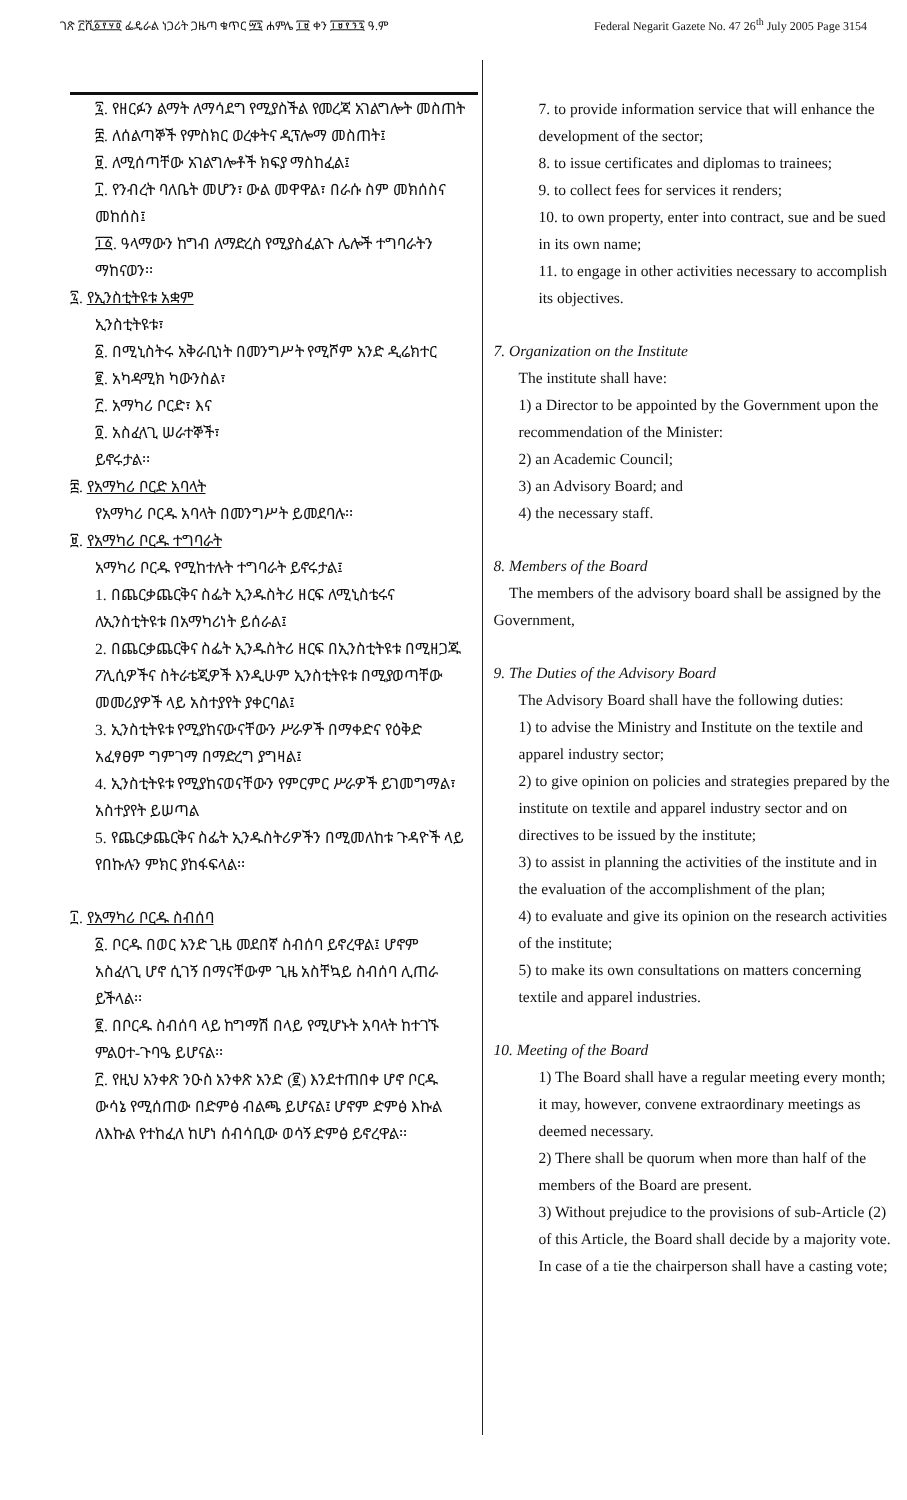ገጽ ፫ሺ፩፻፶፬ ፌዴራል ነጋሪት ጋዜጣ ቁጥር ፵፯ ሐምሌ ፲፱ ቀን ፲፱፻፺፯ ዓ.ም
Federal Negarit Gazete No. 47 26<sup>th</sup> July 2005 Page 3154
፯. የዘርፉን ልማት ለማሳደግ የሚያስችል የመረጃ አገልግሎት መስጠት
፰. ለሰልጣኞች የምስክር ወረቀትና ዲፕሎማ መስጠት፤
፱. ለሚሰጣቸው አገልግሎቶች ክፍያ ማስከፈል፤
፲. የንብረት ባለቤት መሆን፣ ውል መዋዋል፣ በራሱ ስም መክሰስና መከሰስ፤
፲፩. ዓላማውን ከግብ ለማድረስ የሚያስፈልጉ ሌሎች ተግባራትን ማከናወን፡፡
፯. የኢንስቲትዩቱ አቋም
ኢንስቲትዩቱ፣
፩. በሚኒስትሩ አቅራቢነት በመንግሥት የሚሾም አንድ ዲሬክተር
፪. አካዳሚክ ካውንስል፣
፫. አማካሪ ቦርድ፣ እና
፬. አስፈላጊ ሠራተኞች፣
ይኖሩታል፡፡
፰. የአማካሪ ቦርድ አባላት
የአማካሪ ቦርዱ አባላት በመንግሥት ይመደባሉ፡፡
፱. የአማካሪ ቦርዱ ተግባራት
አማካሪ ቦርዱ የሚከተሉት ተግባራት ይኖሩታል፤
1. በጨርቃጨርቅና ስፌት ኢንዱስትሪ ዘርፍ ለሚኒስቴሩና ለኢንስቲትዩቱ በአማካሪነት ይሰራል፤
2. በጨርቃጨርቅና ስፌት ኢንዱስትሪ ዘርፍ በኢንስቲትዩቱ በሚዘጋጁ ፖሊሲዎችና ስትራቴጂዎች እንዲሁም ኢንስቲትዩቱ በሚያወጣቸው መመሪያዎች ላይ አስተያየት ያቀርባል፤
3. ኢንስቲትዩቱ የሚያከናውናቸውን ሥራዎች በማቀድና የዕቅድ አፈፃፀም ግምገማ በማድረግ ያግዛል፤
4. ኢንስቲትዩቱ የሚያከናወናቸውን የምርምር ሥራዎች ይገመግማል፣ አስተያየት ይሠጣል
5. የጨርቃጨርቅና ስፌት ኢንዱስትሪዎችን በሚመለከቱ ጉዳዮች ላይ የበኩሉን ምክር ያከፋፍላል፡፡
፲. የአማካሪ ቦርዱ ስብሰባ
፩. ቦርዱ በወር አንድ ጊዜ መደበኛ ስብሰባ ይኖረዋል፤ ሆኖም አስፈላጊ ሆኖ ሲገኝ በማናቸውም ጊዜ አስቸኳይ ስብሰባ ሊጠራ ይችላል፡፡
፪. በቦርዱ ስብሰባ ላይ ከግማሽ በላይ የሚሆኑት አባላት ከተገኙ ምልዐተ-ጉባዔ ይሆናል፡፡
፫. የዚህ አንቀጽ ንዑስ አንቀጽ አንድ (፪) እንደተጠበቀ ሆኖ ቦርዱ ውሳኔ የሚሰጠው በድምፅ ብልጫ ይሆናል፤ ሆኖም ድምፅ እኩል ለእኩል የተከፈለ ከሆነ ሰብሳቢው ወሳኝ ድምፅ ይኖረዋል፡፡
7. to provide information service that will enhance the development of the sector;
8. to issue certificates and diplomas to trainees;
9. to collect fees for services it renders;
10. to own property, enter into contract, sue and be sued in its own name;
11. to engage in other activities necessary to accomplish its objectives.
7. Organization on the Institute
The institute shall have:
1) a Director to be appointed by the Government upon the recommendation of the Minister:
2) an Academic Council;
3) an Advisory Board; and
4) the necessary staff.
8. Members of the Board
The members of the advisory board shall be assigned by the Government,
9. The Duties of the Advisory Board
The Advisory Board shall have the following duties:
1) to advise the Ministry and Institute on the textile and apparel industry sector;
2) to give opinion on policies and strategies prepared by the institute on textile and apparel industry sector and on directives to be issued by the institute;
3) to assist in planning the activities of the institute and in the evaluation of the accomplishment of the plan;
4) to evaluate and give its opinion on the research activities of the institute;
5) to make its own consultations on matters concerning textile and apparel industries.
10. Meeting of the Board
1) The Board shall have a regular meeting every month; it may, however, convene extraordinary meetings as deemed necessary.
2) There shall be quorum when more than half of the members of the Board are present.
3) Without prejudice to the provisions of sub-Article (2) of this Article, the Board shall decide by a majority vote. In case of a tie the chairperson shall have a casting vote;